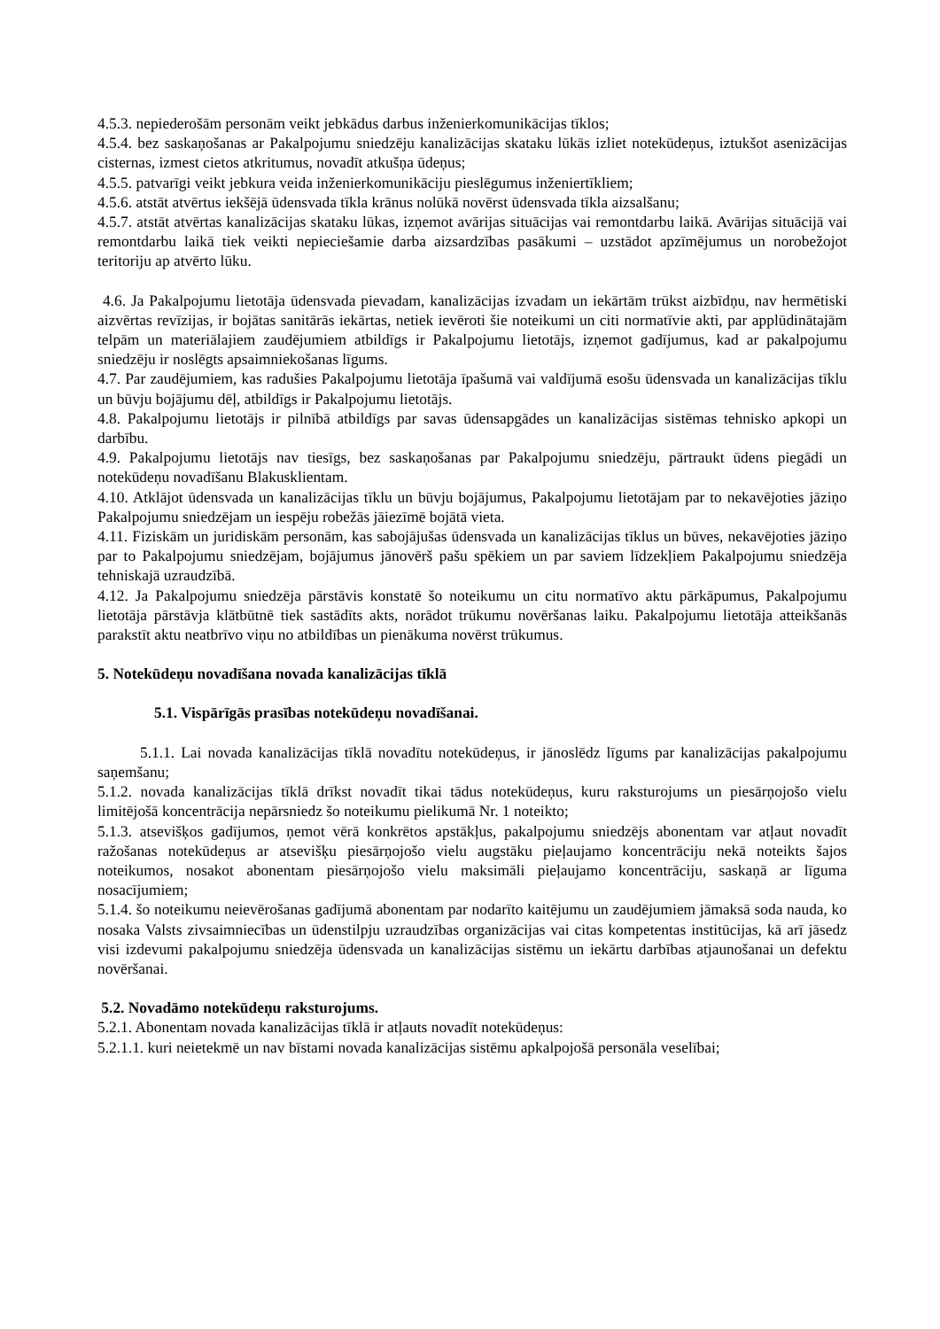4.5.3. nepiederošām personām veikt jebkādus darbus inženierkomunikācijas tīklos;
4.5.4. bez saskaņošanas ar Pakalpojumu sniedzēju kanalizācijas skataku lūkās izliet notekūdeņus, iztukšot asenizācijas cisternas, izmest cietos atkritumus, novadīt atkušņa ūdeņus;
4.5.5. patvarīgi veikt jebkura veida inženierkomunikāciju pieslēgumus inženiertīkliem;
4.5.6. atstāt atvērtus iekšējā ūdensvada tīkla krānus nolūkā novērst ūdensvada tīkla aizsalšanu;
4.5.7. atstāt atvērtas kanalizācijas skataku lūkas, izņemot avārijas situācijas vai remontdarbu laikā. Avārijas situācijā vai remontdarbu laikā tiek veikti nepieciešamie darba aizsardzības pasākumi – uzstādot apzīmējumus un norobežojot teritoriju ap atvērto lūku.
4.6. Ja Pakalpojumu lietotāja ūdensvada pievadam, kanalizācijas izvadam un iekārtām trūkst aizbīdņu, nav hermētiski aizvērtas revīzijas, ir bojātas sanitārās iekārtas, netiek ievēroti šie noteikumi un citi normatīvie akti, par applūdinātajām telpām un materiālajiem zaudējumiem atbildīgs ir Pakalpojumu lietotājs, izņemot gadījumus, kad ar pakalpojumu sniedzēju ir noslēgts apsaimniekošanas līgums.
4.7. Par zaudējumiem, kas radušies Pakalpojumu lietotāja īpašumā vai valdījumā esošu ūdensvada un kanalizācijas tīklu un būvju bojājumu dēļ, atbildīgs ir Pakalpojumu lietotājs.
4.8. Pakalpojumu lietotājs ir pilnībā atbildīgs par savas ūdensapgādes un kanalizācijas sistēmas tehnisko apkopi un darbību.
4.9. Pakalpojumu lietotājs nav tiesīgs, bez saskaņošanas par Pakalpojumu sniedzēju, pārtraukt ūdens piegādi un notekūdeņu novadīšanu Blakusklientam.
4.10. Atklājot ūdensvada un kanalizācijas tīklu un būvju bojājumus, Pakalpojumu lietotājam par to nekavējoties jāziņo Pakalpojumu sniedzējam un iespēju robežās jāiezīmē bojātā vieta.
4.11. Fiziskām un juridiskām personām, kas sabojājušas ūdensvada un kanalizācijas tīklus un būves, nekavējoties jāziņo par to Pakalpojumu sniedzējam, bojājumus jānovērš pašu spēkiem un par saviem līdzekļiem Pakalpojumu sniedzēja tehniskajā uzraudzībā.
4.12. Ja Pakalpojumu sniedzēja pārstāvis konstatē šo noteikumu un citu normatīvo aktu pārkāpumus, Pakalpojumu lietotāja pārstāvja klātbūtnē tiek sastādīts akts, norādot trūkumu novēršanas laiku. Pakalpojumu lietotāja atteikšanās parakstīt aktu neatbrīvo viņu no atbildības un pienākuma novērst trūkumus.
5. Notekūdeņu novadīšana novada kanalizācijas tīklā
5.1. Vispārīgās prasības notekūdeņu novadīšanai.
5.1.1. Lai novada kanalizācijas tīklā novadītu notekūdeņus, ir jānoslēdz līgums par kanalizācijas pakalpojumu saņemšanu;
5.1.2. novada kanalizācijas tīklā drīkst novadīt tikai tādus notekūdeņus, kuru raksturojums un piesārņojošo vielu limitējošā koncentrācija nepārsniedz šo noteikumu pielikumā Nr. 1 noteikto;
5.1.3. atsevišķos gadījumos, ņemot vērā konkrētos apstākļus, pakalpojumu sniedzējs abonentam var atļaut novadīt ražošanas notekūdeņus ar atsevišķu piesārņojošo vielu augstāku pieļaujamo koncentrāciju nekā noteikts šajos noteikumos, nosakot abonentam piesārņojošo vielu maksimāli pieļaujamo koncentrāciju, saskaņā ar līguma nosacījumiem;
5.1.4. šo noteikumu neievērošanas gadījumā abonentam par nodarīto kaitējumu un zaudējumiem jāmaksā soda nauda, ko nosaka Valsts zivsaimniecības un ūdenstilpju uzraudzības organizācijas vai citas kompetentas institūcijas, kā arī jāsedz visi izdevumi pakalpojumu sniedzēja ūdensvada un kanalizācijas sistēmu un iekārtu darbības atjaunošanai un defektu novēršanai.
5.2. Novadāmo notekūdeņu raksturojums.
5.2.1. Abonentam novada kanalizācijas tīklā ir atļauts novadīt notekūdeņus:
5.2.1.1. kuri neietekmē un nav bīstami novada kanalizācijas sistēmu apkalpojošā personāla veselībai;